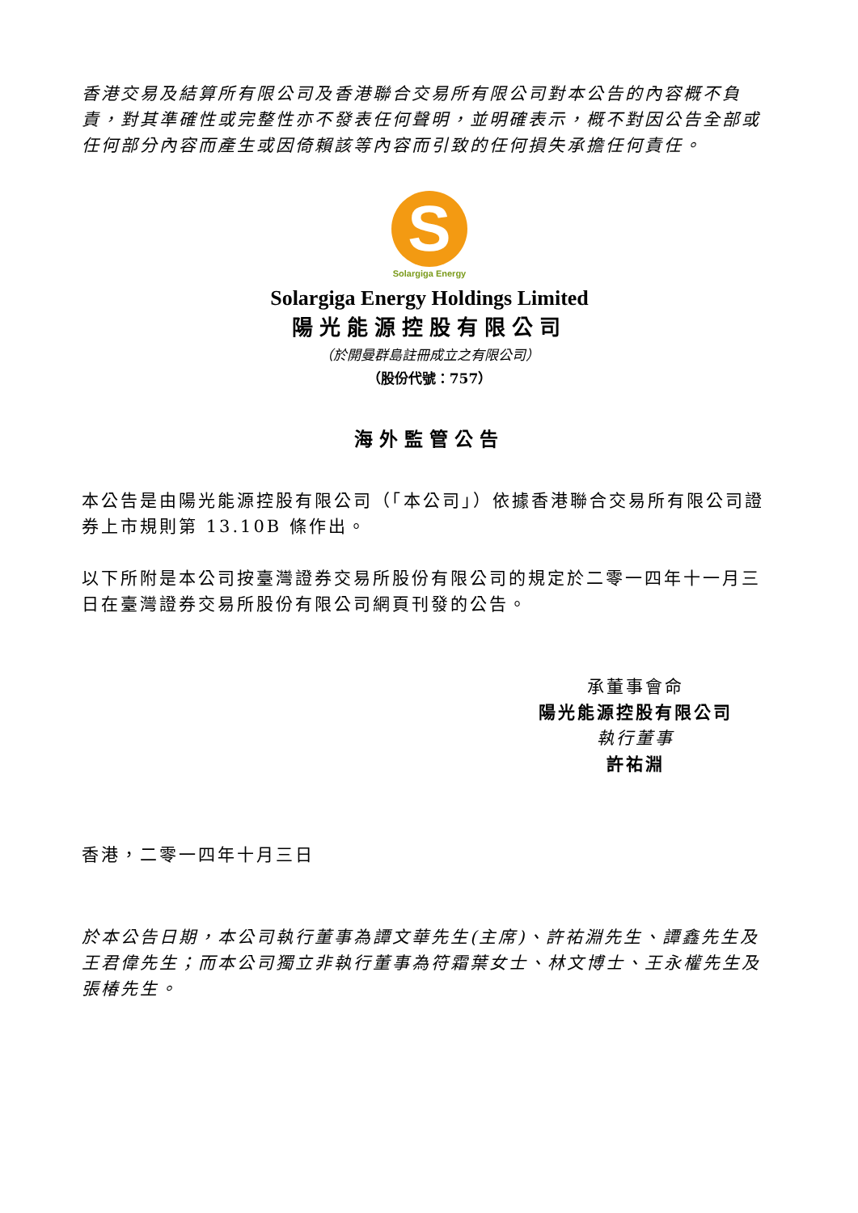香港交易及結算所有限公司及香港聯合交易所有限公司對本公告的內容概不負責，對其準確性或完整性亦不發表任何聲明，並明確表示，概不對因公告全部或任何部分內容而產生或因倚賴該等內容而引致的任何損失承擔任何責任。
S
Solargiga Energy
Solargiga Energy Holdings Limited
陽光能源控股有限公司
（於開曼群島註冊成立之有限公司）
（股份代號：757）
海外監管公告
本公告是由陽光能源控股有限公司（「本公司」）依據香港聯合交易所有限公司證券上市規則第 13.10B 條作出。
以下所附是本公司按臺灣證券交易所股份有限公司的規定於二零一四年十一月三日在臺灣證券交易所股份有限公司網頁刊發的公告。
承董事會命
陽光能源控股有限公司
執行董事
許祐淵
香港，二零一四年十月三日
於本公告日期，本公司執行董事為譚文華先生(主席)、許祐淵先生、譚鑫先生及王君偉先生；而本公司獨立非執行董事為符霜葉女士、林文博士、王永權先生及張椿先生。